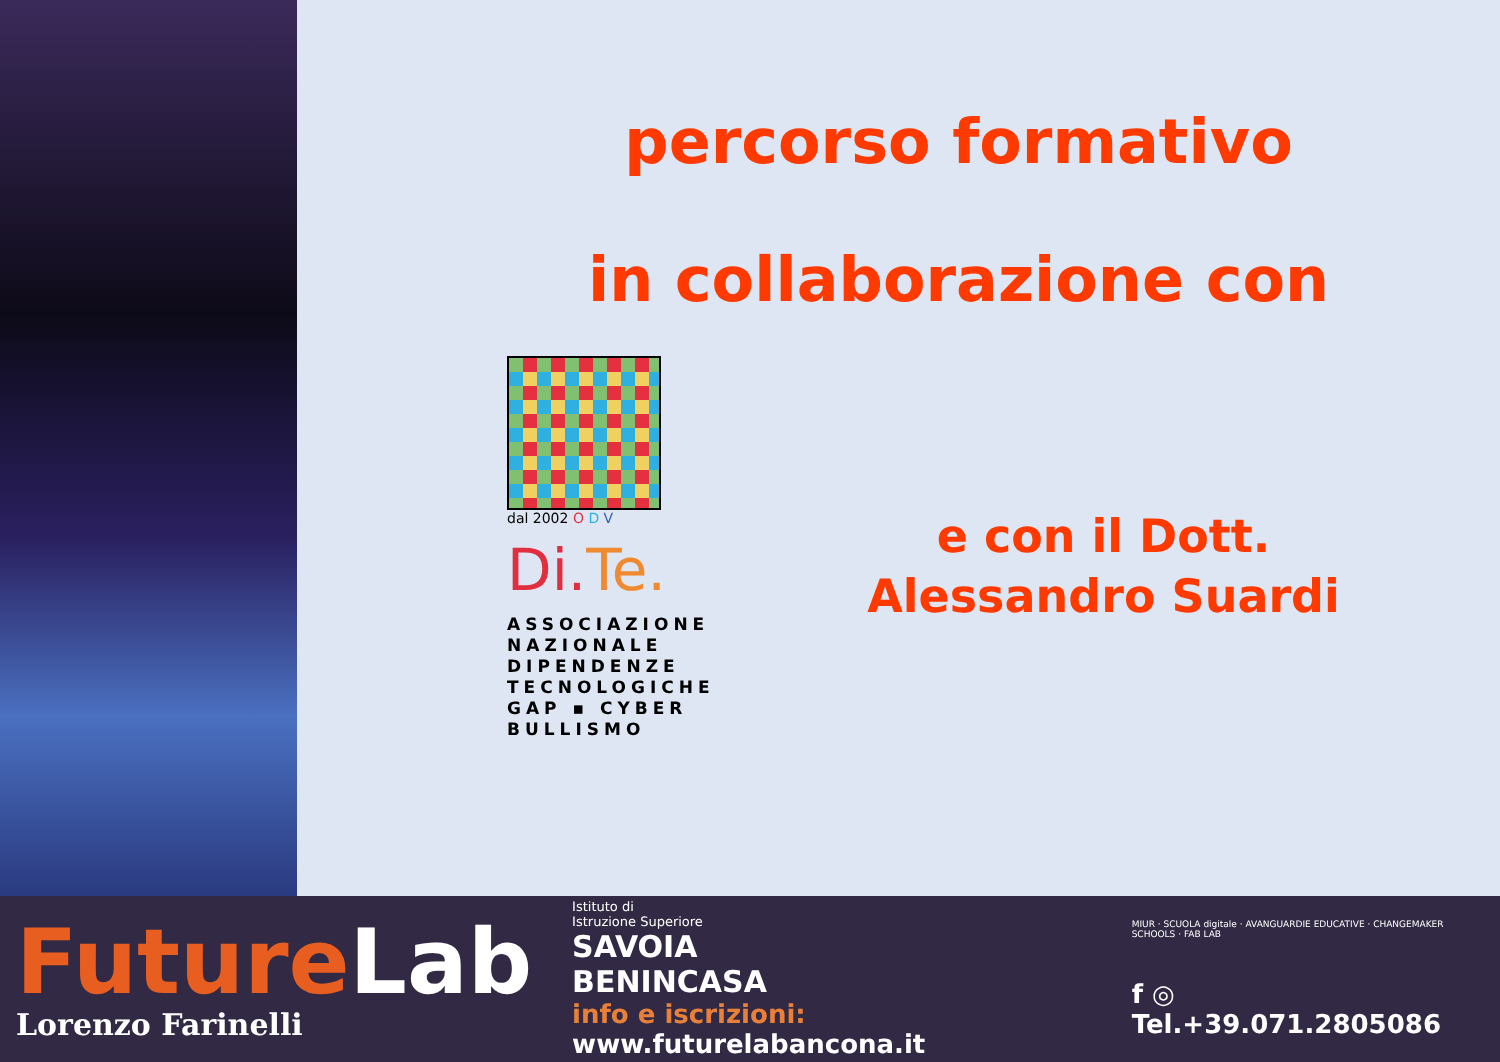percorso formativo
in collaborazione con
dal 2002 O D V
Di.Te.
ASSOCIAZIONE
NAZIONALE
DIPENDENZE
TECNOLOGICHE
GAP ▪ CYBER
BULLISMO
e con il Dott.
Alessandro Suardi
FutureLab
Lorenzo Farinelli
Istituto di
Istruzione Superiore
SAVOIA
BENINCASA
info e iscrizioni: www.futurelabancona.it
MIUR · SCUOLA digitale · AVANGUARDIE EDUCATIVE · CHANGEMAKER SCHOOLS · FAB LAB
f ◎ Tel.+39.071.2805086